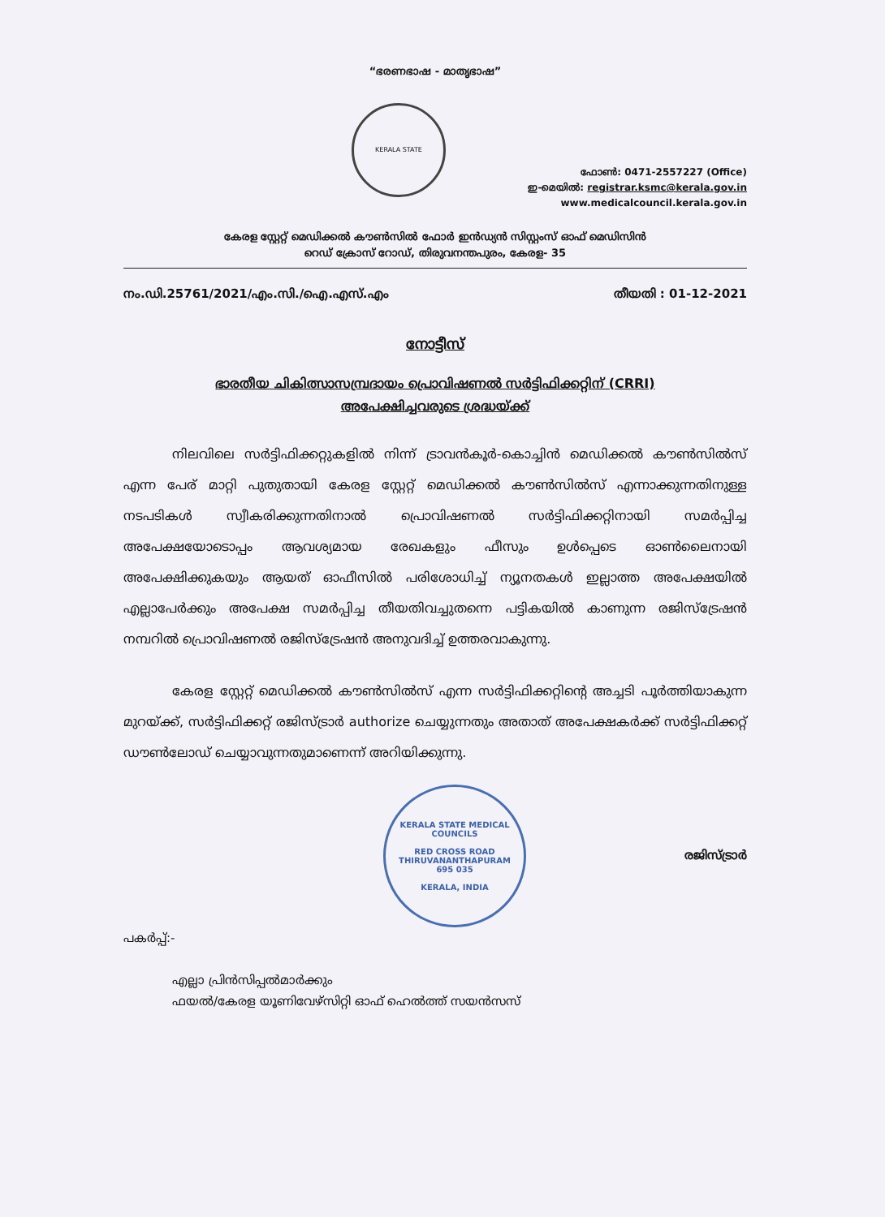“ഭരണഭാഷ - മാതൃഭാഷ”
KERALA STATE
ഫോൺ: 0471-2557227 (Office)
ഇ-മെയിൽ: registrar.ksmc@kerala.gov.in
www.medicalcouncil.kerala.gov.in
കേരള സ്റ്റേറ്റ് മെഡിക്കൽ കൗൺസിൽ ഫോർ ഇൻഡ്യൻ സിസ്റ്റംസ് ഓഫ് മെഡിസിൻ
റെഡ് ക്രോസ് റോഡ്, തിരുവനന്തപുരം, കേരള- 35
നം.ഡി.25761/2021/എം.സി./ഐ.എസ്.എം തീയതി : 01-12-2021
നോട്ടീസ്
ഭാരതീയ ചികിത്സാസമ്പ്രദായം പ്രൊവിഷണൽ സർട്ടിഫിക്കറ്റിന് (CRRI)
അപേക്ഷിച്ചവരുടെ ശ്രദ്ധയ്ക്ക്
നിലവിലെ സർട്ടിഫിക്കറ്റുകളിൽ നിന്ന് ട്രാവൻകൂർ-കൊച്ചിൻ മെഡിക്കൽ കൗൺസിൽസ് എന്ന പേര് മാറ്റി പുതുതായി കേരള സ്റ്റേറ്റ് മെഡിക്കൽ കൗൺസിൽസ് എന്നാക്കുന്നതിനുള്ള നടപടികൾ സ്വീകരിക്കുന്നതിനാൽ പ്രൊവിഷണൽ സർട്ടിഫിക്കറ്റിനായി സമർപ്പിച്ച അപേക്ഷയോടൊപ്പം ആവശ്യമായ രേഖകളും ഫീസും ഉൾപ്പെടെ ഓൺലൈനായി അപേക്ഷിക്കുകയും ആയത് ഓഫീസിൽ പരിശോധിച്ച് ന്യൂനതകൾ ഇല്ലാത്ത അപേക്ഷയിൽ എല്ലാപേർക്കും അപേക്ഷ സമർപ്പിച്ച തീയതിവച്ചുതന്നെ പട്ടികയിൽ കാണുന്ന രജിസ്ട്രേഷൻ നമ്പറിൽ പ്രൊവിഷണൽ രജിസ്ട്രേഷൻ അനുവദിച്ച് ഉത്തരവാകുന്നു.
കേരള സ്റ്റേറ്റ് മെഡിക്കൽ കൗൺസിൽസ് എന്ന സർട്ടിഫിക്കറ്റിന്റെ അച്ചടി പൂർത്തിയാകുന്ന മുറയ്ക്ക്, സർട്ടിഫിക്കറ്റ് രജിസ്ട്രാർ authorize ചെയ്യുന്നതും അതാത് അപേക്ഷകർക്ക് സർട്ടിഫിക്കറ്റ് ഡൗൺലോഡ് ചെയ്യാവുന്നതുമാണെന്ന് അറിയിക്കുന്നു.
KERALA STATE MEDICAL COUNCILS
RED CROSS ROAD
THIRUVANANTHAPURAM
695 035
KERALA, INDIA
രജിസ്ട്രാർ
പകർപ്പ്:-
എല്ലാ പ്രിൻസിപ്പൽമാർക്കും
ഫയൽ/കേരള യൂണിവേഴ്സിറ്റി ഓഫ് ഹെൽത്ത് സയൻസസ്